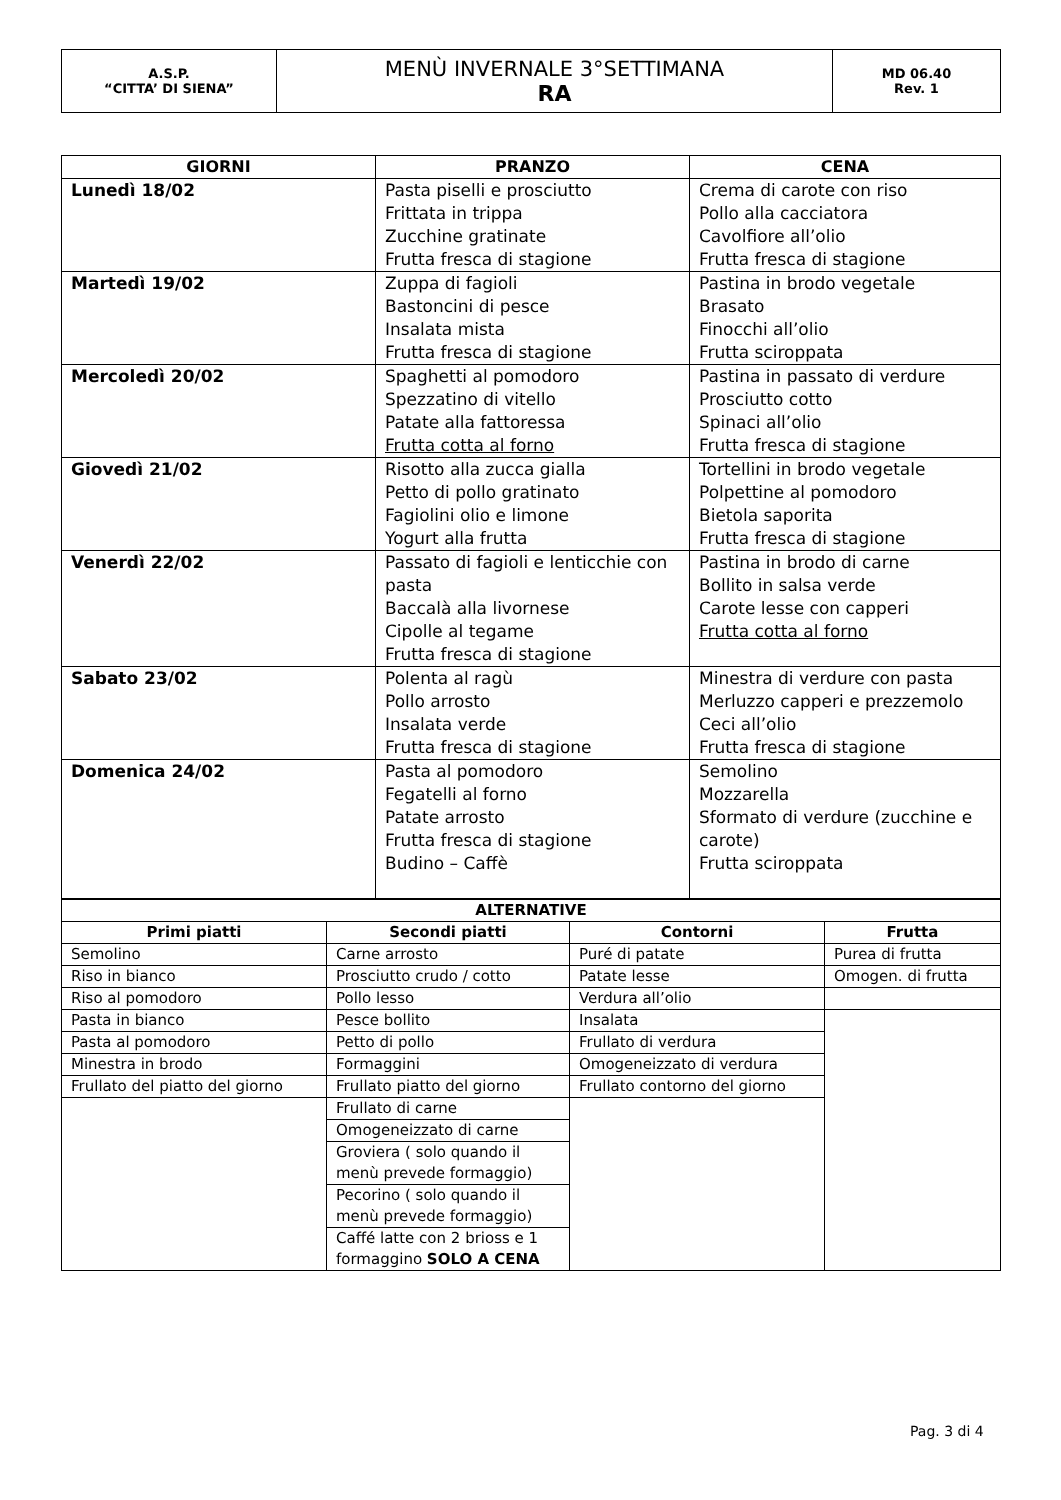| A.S.P. “CITTA’ DI SIENA” | MENÙ INVERNALE 3°SETTIMANA RA | MD 06.40 Rev. 1 |
| GIORNI | PRANZO | CENA |
| --- | --- | --- |
| Lunedì 18/02 | Pasta piselli e prosciutto Frittata in trippa Zucchine gratinate Frutta fresca di stagione | Crema di carote con riso Pollo alla cacciatora Cavolfiore all’olio Frutta fresca di stagione |
| Martedì 19/02 | Zuppa di fagioli Bastoncini di pesce Insalata mista Frutta fresca di stagione | Pastina in brodo vegetale Brasato Finocchi all’olio Frutta sciroppata |
| Mercoledì 20/02 | Spaghetti al pomodoro Spezzatino di vitello Patate alla fattoressa Frutta cotta al forno | Pastina in passato di verdure Prosciutto cotto Spinaci all’olio Frutta fresca di stagione |
| Giovedì 21/02 | Risotto alla zucca gialla Petto di pollo gratinato Fagiolini olio e limone Yogurt alla frutta | Tortellini in brodo vegetale Polpettine al pomodoro Bietola saporita Frutta fresca di stagione |
| Venerdì 22/02 | Passato di fagioli e lenticchie con pasta Baccalà alla livornese Cipolle al tegame Frutta fresca di stagione | Pastina in brodo di carne Bollito in salsa verde Carote lesse con capperi Frutta cotta al forno |
| Sabato 23/02 | Polenta al ragù Pollo arrosto Insalata verde Frutta fresca di stagione | Minestra di verdure con pasta Merluzzo capperi e prezzemolo Ceci all’olio Frutta fresca di stagione |
| Domenica 24/02 | Pasta al pomodoro Fegatelli al forno Patate arrosto Frutta fresca di stagione Budino – Caffè | Semolino Mozzarella Sformato di verdure (zucchine e carote) Frutta sciroppata |
| ALTERNATIVE | | | |
| --- | --- | --- | --- |
| Primi piatti | Secondi piatti | Contorni | Frutta |
| Semolino | Carne arrosto | Puré di patate | Purea di frutta |
| Riso in bianco | Prosciutto crudo / cotto | Patate lesse | Omogen. di frutta |
| Riso al pomodoro | Pollo lesso | Verdura all’olio | |
| Pasta in bianco | Pesce bollito | Insalata | |
| Pasta al pomodoro | Petto di pollo | Frullato di verdura | |
| Minestra in brodo | Formaggini | Omogeneizzato di verdura | |
| Frullato del piatto del giorno | Frullato piatto del giorno | Frullato contorno del giorno | |
| | Frullato di carne | | |
| | Omogeneizzato di carne | | |
| | Groviera ( solo quando il menù prevede formaggio) | | |
| | Pecorino ( solo quando il menù prevede formaggio) | | |
| | Caffé latte con 2 brioss e 1 formaggino SOLO A CENA | | |
Pag. 3 di 4